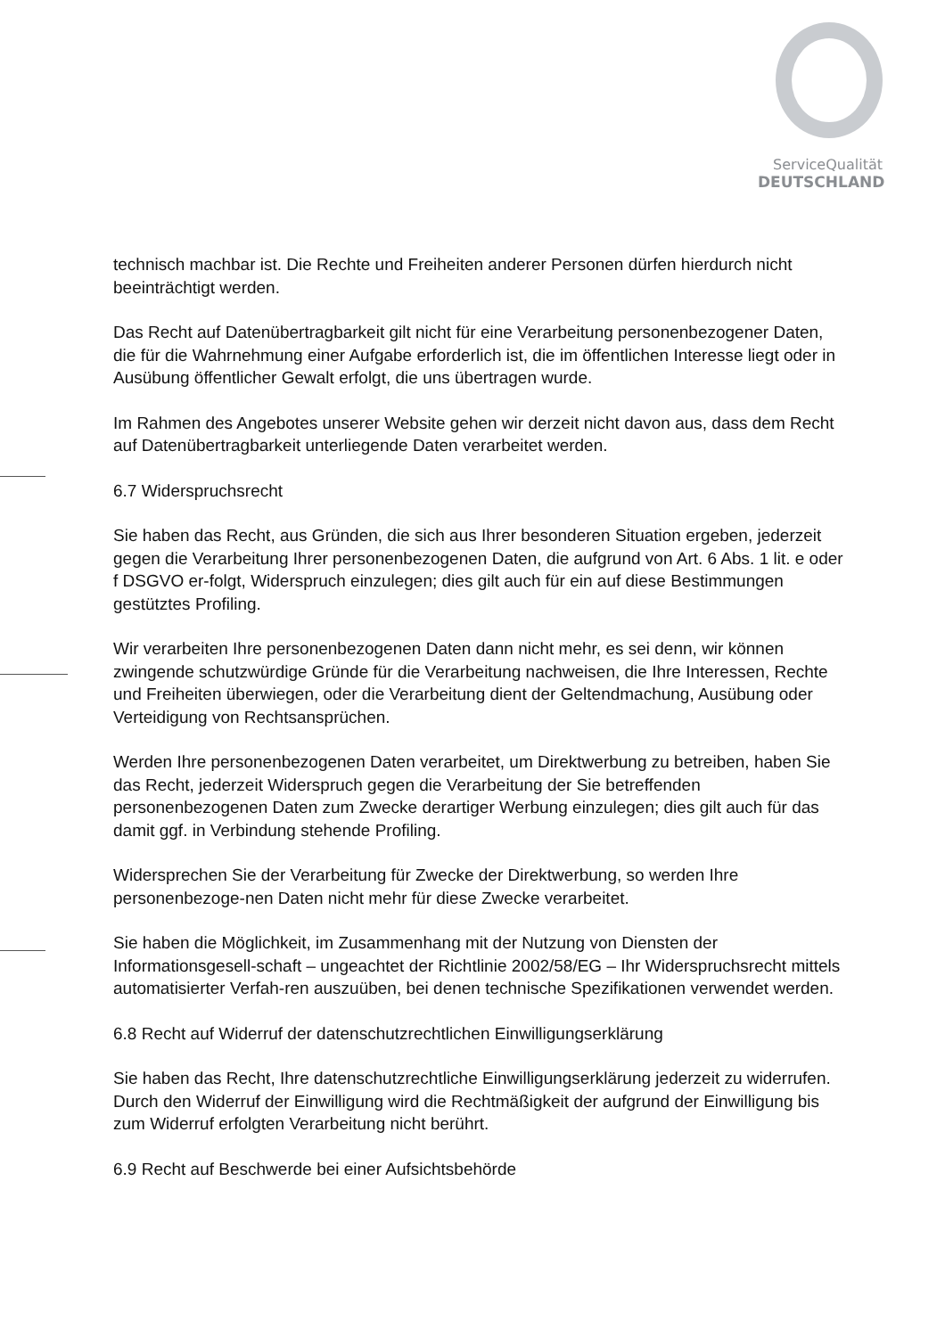ServiceQualität
DEUTSCHLAND
technisch machbar ist. Die Rechte und Freiheiten anderer Personen dürfen hierdurch nicht beeinträchtigt werden.
Das Recht auf Datenübertragbarkeit gilt nicht für eine Verarbeitung personenbezogener Daten, die für die Wahrnehmung einer Aufgabe erforderlich ist, die im öffentlichen Interesse liegt oder in Ausübung öffentlicher Gewalt erfolgt, die uns übertragen wurde.
Im Rahmen des Angebotes unserer Website gehen wir derzeit nicht davon aus, dass dem Recht auf Datenübertragbarkeit unterliegende Daten verarbeitet werden.
6.7 Widerspruchsrecht
Sie haben das Recht, aus Gründen, die sich aus Ihrer besonderen Situation ergeben, jederzeit gegen die Verarbeitung Ihrer personenbezogenen Daten, die aufgrund von Art. 6 Abs. 1 lit. e oder f DSGVO er-folgt, Widerspruch einzulegen; dies gilt auch für ein auf diese Bestimmungen gestütztes Profiling.
Wir verarbeiten Ihre personenbezogenen Daten dann nicht mehr, es sei denn, wir können zwingende schutzwürdige Gründe für die Verarbeitung nachweisen, die Ihre Interessen, Rechte und Freiheiten überwiegen, oder die Verarbeitung dient der Geltendmachung, Ausübung oder Verteidigung von Rechtsansprüchen.
Werden Ihre personenbezogenen Daten verarbeitet, um Direktwerbung zu betreiben, haben Sie das Recht, jederzeit Widerspruch gegen die Verarbeitung der Sie betreffenden personenbezogenen Daten zum Zwecke derartiger Werbung einzulegen; dies gilt auch für das damit ggf. in Verbindung stehende Profiling.
Widersprechen Sie der Verarbeitung für Zwecke der Direktwerbung, so werden Ihre personenbezoge-nen Daten nicht mehr für diese Zwecke verarbeitet.
Sie haben die Möglichkeit, im Zusammenhang mit der Nutzung von Diensten der Informationsgesell-schaft – ungeachtet der Richtlinie 2002/58/EG – Ihr Widerspruchsrecht mittels automatisierter Verfah-ren auszuüben, bei denen technische Spezifikationen verwendet werden.
6.8 Recht auf Widerruf der datenschutzrechtlichen Einwilligungserklärung
Sie haben das Recht, Ihre datenschutzrechtliche Einwilligungserklärung jederzeit zu widerrufen. Durch den Widerruf der Einwilligung wird die Rechtmäßigkeit der aufgrund der Einwilligung bis zum Widerruf erfolgten Verarbeitung nicht berührt.
6.9 Recht auf Beschwerde bei einer Aufsichtsbehörde